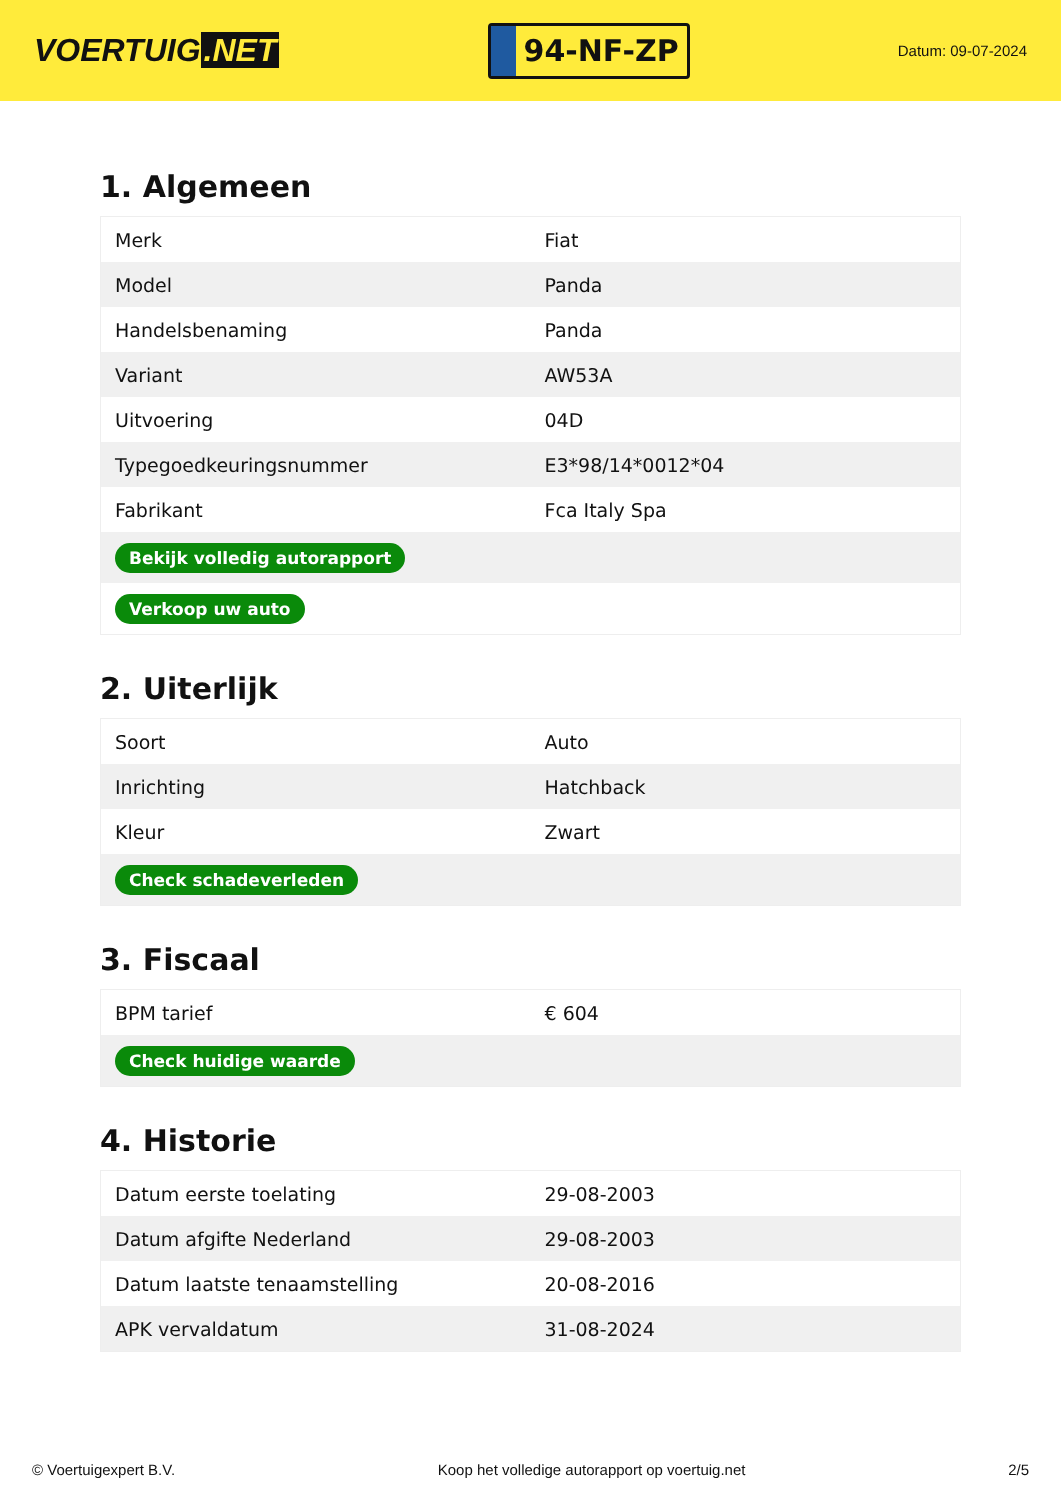VOERTUIG.NET
94-NF-ZP
Datum: 09-07-2024
1. Algemeen
| Merk | Fiat |
| Model | Panda |
| Handelsbenaming | Panda |
| Variant | AW53A |
| Uitvoering | 04D |
| Typegoedkeuringsnummer | E3*98/14*0012*04 |
| Fabrikant | Fca Italy Spa |
| Bekijk volledig autorapport | |
| Verkoop uw auto | |
2. Uiterlijk
| Soort | Auto |
| Inrichting | Hatchback |
| Kleur | Zwart |
| Check schadeverleden | |
3. Fiscaal
| BPM tarief | € 604 |
| Check huidige waarde | |
4. Historie
| Datum eerste toelating | 29-08-2003 |
| Datum afgifte Nederland | 29-08-2003 |
| Datum laatste tenaamstelling | 20-08-2016 |
| APK vervaldatum | 31-08-2024 |
© Voertuigexpert B.V. Koop het volledige autorapport op voertuig.net 2/5